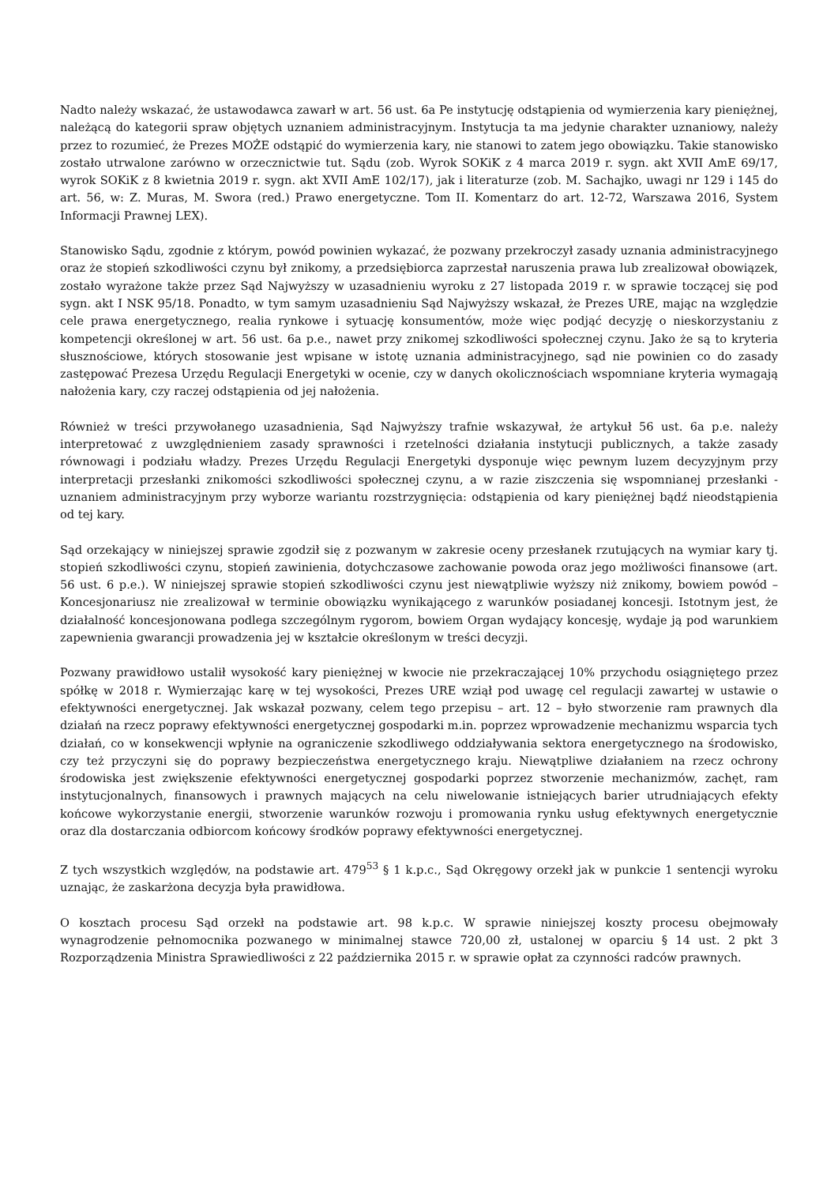Nadto należy wskazać, że ustawodawca zawarł w art. 56 ust. 6a Pe instytucję odstąpienia od wymierzenia kary pieniężnej, należącą do kategorii spraw objętych uznaniem administracyjnym. Instytucja ta ma jedynie charakter uznaniowy, należy przez to rozumieć, że Prezes MOŻE odstąpić do wymierzenia kary, nie stanowi to zatem jego obowiązku. Takie stanowisko zostało utrwalone zarówno w orzecznictwie tut. Sądu (zob. Wyrok SOKiK z 4 marca 2019 r. sygn. akt XVII AmE 69/17, wyrok SOKiK z 8 kwietnia 2019 r. sygn. akt XVII AmE 102/17), jak i literaturze (zob. M. Sachajko, uwagi nr 129 i 145 do art. 56, w: Z. Muras, M. Swora (red.) Prawo energetyczne. Tom II. Komentarz do art. 12-72, Warszawa 2016, System Informacji Prawnej LEX).
Stanowisko Sądu, zgodnie z którym, powód powinien wykazać, że pozwany przekroczył zasady uznania administracyjnego oraz że stopień szkodliwości czynu był znikomy, a przedsiębiorca zaprzestał naruszenia prawa lub zrealizował obowiązek, zostało wyrażone także przez Sąd Najwyższy w uzasadnieniu wyroku z 27 listopada 2019 r. w sprawie toczącej się pod sygn. akt I NSK 95/18. Ponadto, w tym samym uzasadnieniu Sąd Najwyższy wskazał, że Prezes URE, mając na względzie cele prawa energetycznego, realia rynkowe i sytuację konsumentów, może więc podjąć decyzję o nieskorzystaniu z kompetencji określonej w art. 56 ust. 6a p.e., nawet przy znikomej szkodliwości społecznej czynu. Jako że są to kryteria słusznościowe, których stosowanie jest wpisane w istotę uznania administracyjnego, sąd nie powinien co do zasady zastępować Prezesa Urzędu Regulacji Energetyki w ocenie, czy w danych okolicznościach wspomniane kryteria wymagają nałożenia kary, czy raczej odstąpienia od jej nałożenia.
Również w treści przywołanego uzasadnienia, Sąd Najwyższy trafnie wskazywał, że artykuł 56 ust. 6a p.e. należy interpretować z uwzględnieniem zasady sprawności i rzetelności działania instytucji publicznych, a także zasady równowagi i podziału władzy. Prezes Urzędu Regulacji Energetyki dysponuje więc pewnym luzem decyzyjnym przy interpretacji przesłanki znikomości szkodliwości społecznej czynu, a w razie ziszczenia się wspomnianej przesłanki - uznaniem administracyjnym przy wyborze wariantu rozstrzygnięcia: odstąpienia od kary pieniężnej bądź nieodstąpienia od tej kary.
Sąd orzekający w niniejszej sprawie zgodził się z pozwanym w zakresie oceny przesłanek rzutujących na wymiar kary tj. stopień szkodliwości czynu, stopień zawinienia, dotychczasowe zachowanie powoda oraz jego możliwości finansowe (art. 56 ust. 6 p.e.). W niniejszej sprawie stopień szkodliwości czynu jest niewątpliwie wyższy niż znikomy, bowiem powód – Koncesjonariusz nie zrealizował w terminie obowiązku wynikającego z warunków posiadanej koncesji. Istotnym jest, że działalność koncesjonowana podlega szczególnym rygorom, bowiem Organ wydający koncesję, wydaje ją pod warunkiem zapewnienia gwarancji prowadzenia jej w kształcie określonym w treści decyzji.
Pozwany prawidłowo ustalił wysokość kary pieniężnej w kwocie nie przekraczającej 10% przychodu osiągniętego przez spółkę w 2018 r. Wymierzając karę w tej wysokości, Prezes URE wziął pod uwagę cel regulacji zawartej w ustawie o efektywności energetycznej. Jak wskazał pozwany, celem tego przepisu – art. 12 – było stworzenie ram prawnych dla działań na rzecz poprawy efektywności energetycznej gospodarki m.in. poprzez wprowadzenie mechanizmu wsparcia tych działań, co w konsekwencji wpłynie na ograniczenie szkodliwego oddziaływania sektora energetycznego na środowisko, czy też przyczyni się do poprawy bezpieczeństwa energetycznego kraju. Niewątpliwe działaniem na rzecz ochrony środowiska jest zwiększenie efektywności energetycznej gospodarki poprzez stworzenie mechanizmów, zachęt, ram instytucjonalnych, finansowych i prawnych mających na celu niwelowanie istniejących barier utrudniających efekty końcowe wykorzystanie energii, stworzenie warunków rozwoju i promowania rynku usług efektywnych energetycznie oraz dla dostarczania odbiorcom końcowy środków poprawy efektywności energetycznej.
Z tych wszystkich względów, na podstawie art. 479<sup>53</sup> § 1 k.p.c., Sąd Okręgowy orzekł jak w punkcie 1 sentencji wyroku uznając, że zaskarżona decyzja była prawidłowa.
O kosztach procesu Sąd orzekł na podstawie art. 98 k.p.c. W sprawie niniejszej koszty procesu obejmowały wynagrodzenie pełnomocnika pozwanego w minimalnej stawce 720,00 zł, ustalonej w oparciu § 14 ust. 2 pkt 3 Rozporządzenia Ministra Sprawiedliwości z 22 października 2015 r. w sprawie opłat za czynności radców prawnych.